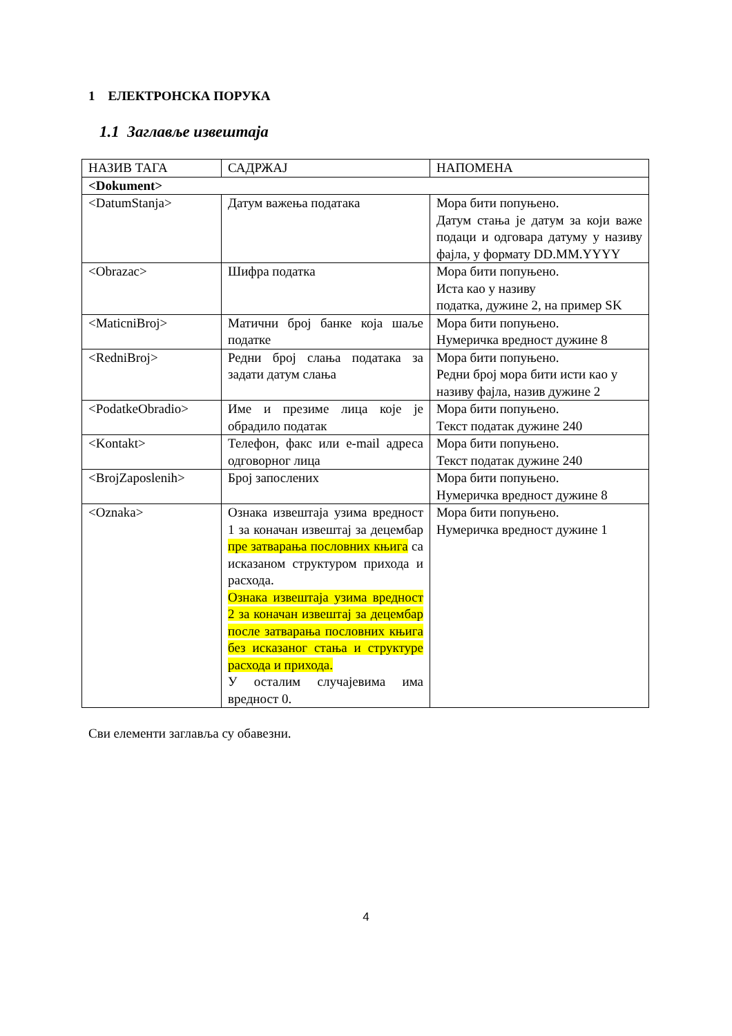1 ЕЛЕКТРОНСКА ПОРУКА
1.1 Заглавље извештаја
| НАЗИВ ТАГА | САДРЖАЈ | НАПОМЕНА |
| --- | --- | --- |
| <Dokument> | | |
| <DatumStanja> | Датум важења података | Мора бити попуњено. Датум стања је датум за који важе подаци и одговара датуму у називу фајла, у формату DD.MM.YYYY |
| <Obrazac> | Шифра податка | Мора бити попуњено. Иста као у називу податка, дужине 2, на пример SK |
| <MaticniBroj> | Матични број банке која шаље податке | Мора бити попуњено. Нумеричка вредност дужине 8 |
| <RedniBroj> | Редни број слања података за задати датум слања | Мора бити попуњено. Редни број мора бити исти као у називу фајла, назив дужине 2 |
| <PodatkeObradio> | Име и презиме лица које је обрадило податак | Мора бити попуњено. Текст податак дужине 240 |
| <Kontakt> | Телефон, факс или e-mail адреса одговорног лица | Мора бити попуњено. Текст податак дужине 240 |
| <BrojZaposlenih> | Број запослених | Мора бити попуњено. Нумеричка вредност дужине 8 |
| <Oznaka> | Ознака извештаја узима вредност 1 за коначан извештај за децембар пре затварања пословних књига са исказаном структуром прихода и расхода. Ознака извештаја узима вредност 2 за коначан извештај за децембар после затварања пословних књига без исказаног стања и структуре расхода и прихода. У осталим случајевима има вредност 0. | Мора бити попуњено. Нумеричка вредност дужине 1 |
Сви елементи заглавља су обавезни.
4